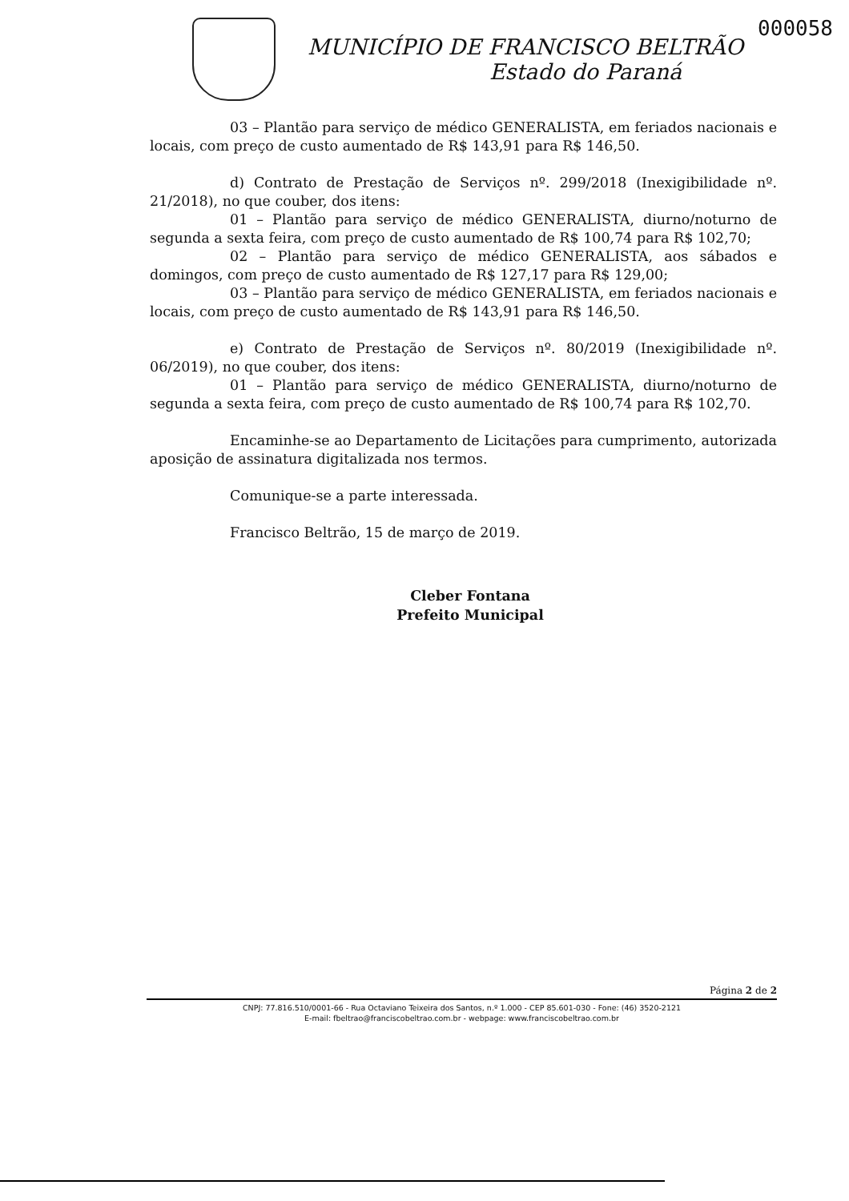000058
MUNICÍPIO DE FRANCISCO BELTRÃO
Estado do Paraná
03 – Plantão para serviço de médico GENERALISTA, em feriados nacionais e locais, com preço de custo aumentado de R$ 143,91 para R$ 146,50.
d) Contrato de Prestação de Serviços nº. 299/2018 (Inexigibilidade nº. 21/2018), no que couber, dos itens:
01 – Plantão para serviço de médico GENERALISTA, diurno/noturno de segunda a sexta feira, com preço de custo aumentado de R$ 100,74 para R$ 102,70;
02 – Plantão para serviço de médico GENERALISTA, aos sábados e domingos, com preço de custo aumentado de R$ 127,17 para R$ 129,00;
03 – Plantão para serviço de médico GENERALISTA, em feriados nacionais e locais, com preço de custo aumentado de R$ 143,91 para R$ 146,50.
e) Contrato de Prestação de Serviços nº. 80/2019 (Inexigibilidade nº. 06/2019), no que couber, dos itens:
01 – Plantão para serviço de médico GENERALISTA, diurno/noturno de segunda a sexta feira, com preço de custo aumentado de R$ 100,74 para R$ 102,70.
Encaminhe-se ao Departamento de Licitações para cumprimento, autorizada aposição de assinatura digitalizada nos termos.
Comunique-se a parte interessada.
Francisco Beltrão, 15 de março de 2019.
Cleber Fontana
Prefeito Municipal
Página 2 de 2
CNPJ: 77.816.510/0001-66 - Rua Octaviano Teixeira dos Santos, n.º 1.000 - CEP 85.601-030 - Fone: (46) 3520-2121
E-mail: fbeltrao@franciscobeltrao.com.br - webpage: www.franciscobeltrao.com.br